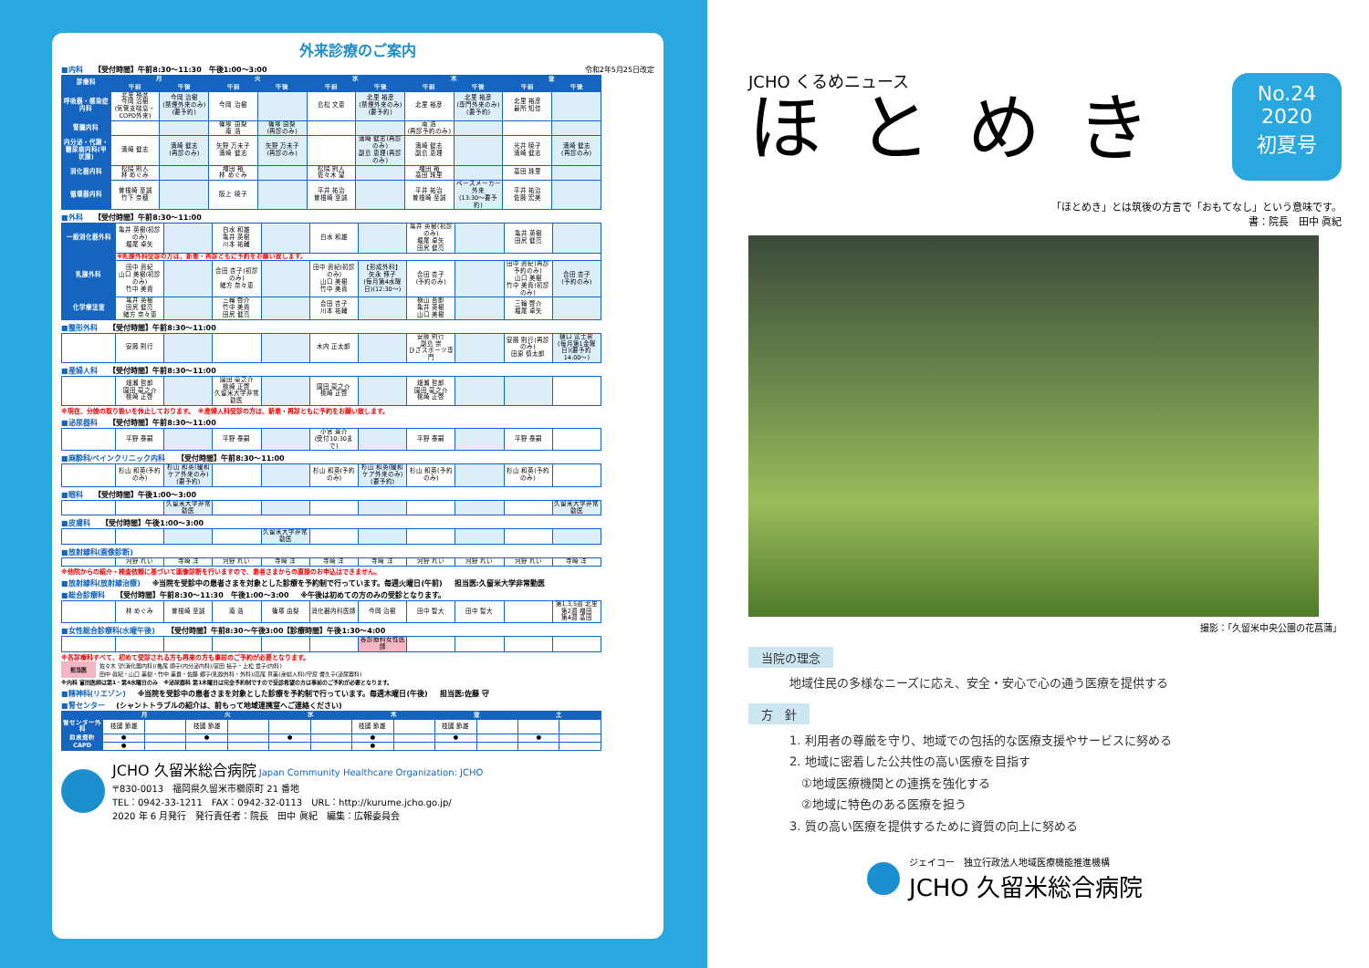外来診療のご案内
■内科 【受付時間】午前8:30～11:30　午後1:00～3:00 令和2年5月25日改定
| 診療科 | 月 | | 火 | | 水 | | 木 | | 金 | |
| --- | --- | --- | --- | --- | --- | --- | --- | --- | --- | --- |
| | 午前 | 午後 | 午前 | 午後 | 午前 | 午後 | 午前 | 午後 | 午前 | 午後 |
| 呼吸器・感染症内科 | 北里 裕彦 今岡 治樹 (気管支喘息・COPD外来) | 今岡 治樹 (禁煙外来のみ)(要予約) | 今岡 治樹 | | 島松 文恵 | 北里 裕彦 (禁煙外来のみ)(要予約) | 北里 裕彦 | 北里 裕彦 (専門外来のみ)(要予約) | 北里 裕彦 最所 知佳 | |
| 腎臓内科 | | | 篠塚 由梨 南 浩 | 篠塚 由梨 (再診のみ) | | | 南 浩 (再診予約のみ) | | | |
| 内分泌・代謝・糖尿病内科(甲状腺) | 満崎 健志 | 満崎 健志 (再診のみ) | 矢野 万未子 満崎 健志 | 矢野 万未子 (再診のみ) | | 満崎 健志(再診のみ) 副島 恵理(再診のみ) | 満崎 健志 副島 恵理 | | 光井 暁子 満崎 健志 | 満崎 健志 (再診のみ) |
| 消化器内科 | 松隈 則人 林 めぐみ | | 増田 裕 林 めぐみ | | 松隈 則人 佐々木 望 | | 増田 裕 髙田 珠里 | | 髙田 珠里 | |
| 循環器内科 | 曽根崎 至誠 竹下 奈穂 | | 阪上 暁子 | | 平井 祐治 曽根崎 至誠 | | 平井 祐治 曽根崎 至誠 | ペースメーカー外来 (13:30～要予約) | 平井 祐治 佐藤 宏美 | |
■外科 【受付時間】午前8:30～11:00
| 一般消化器外科 | 亀井 英樹(初診のみ) 堀尾 卓矢 | | 白水 和雄 亀井 英樹 川本 祐輔 | | 白水 和雄 | | 亀井 英樹(初診のみ) 堀尾 卓矢 田尻 健亮 | | 亀井 英樹 田尻 健亮 | |
| 乳腺外科 | ※乳腺外科受診の方は、新患・再診ともに予約をお願い致します。 | | | | | | | | | |
| | 田中 眞紀 山口 美樹(初診のみ) 竹中 美貴 | | 合田 杏子(初診のみ) 緒方 奈々恵 | | 田中 眞紀(初診のみ) 山口 美樹 竹中 美貴 | 【形成外科】 矢永 博子 (毎月第4水曜日)(12:30～) | 合田 杏子 (予約のみ) | | 田中 眞紀(再診予約のみ) 山口 美樹 竹中 美貴(初診のみ) | 合田 杏子 (予約のみ) |
| 化学療法室 | 亀井 英樹 田尻 健亮 緒方 奈々恵 | | 三輪 啓介 竹中 美貴 田尻 健亮 | | 合田 杏子 川本 祐輔 | | 横山 吾郎 亀井 英樹 山口 美樹 | | 三輪 啓介 堀尾 卓矢 | |
■整形外科 【受付時間】午前8:30～11:00
| | 安藤 則行 | | | | 木内 正太郎 | | 安藤 則行 副島 崇 ひざスポーツ専門 | | 安藤 則行(再診のみ) 田原 慎太郎 | 樋口 富士男 (毎月第1金曜日)(要予約14:00～) |
■産婦人科 【受付時間】午前8:30～11:00
| | 畑瀬 哲郎 園田 豪之介 桃崎 正啓 | | 園田 豪之介 桃崎 正啓 久留米大学非常勤医 | | 園田 豪之介 桃崎 正啓 | | 畑瀬 哲郎 園田 豪之介 桃崎 正啓 | | | |
※現在、分娩の取り扱いを休止しております。　※産婦人科受診の方は、新患・再診ともに予約をお願い致します。
■泌尿器科 【受付時間】午前8:30～11:00
| | 平野 泰嗣 | | 平野 泰嗣 | | 小宮 景介 (受付10:30まで) | | 平野 泰嗣 | | 平野 泰嗣 | |
■麻酔科/ペインクリニック内科 【受付時間】午前8:30～11:00
| | 杉山 和英(予約のみ) | 杉山 和英(緩和ケア外来のみ)(要予約) | | | 杉山 和英(予約のみ) | 杉山 和英(緩和ケア外来のみ)(要予約) | 杉山 和英(予約のみ) | | 杉山 和英(予約のみ) | |
■眼科 【受付時間】午後1:00～3:00
| | | 久留米大学非常勤医 | | | | | | | | 久留米大学非常勤医 |
■皮膚科 【受付時間】午後1:00～3:00
| | | | | 久留米大学非常勤医 | | | | | | |
■放射線科(画像診断)
| | 河野 れい | 寺崎 洋 | 河野 れい | 寺崎 洋 | 寺崎 洋 | 寺崎 洋 | 河野 れい | 河野 れい | 河野 れい | 寺崎 洋 |
※他院からの紹介・検査依頼に基づいて画像診断を行いますので、患者さまからの直接のお申込はできません。
■放射線科(放射線治療) ※当院を受診中の患者さまを対象とした診療を予約制で行っています。毎週火曜日(午前) 担当医:久留米大学非常勤医
■総合診療科 【受付時間】午前8:30～11:30　午後1:00～3:00 ※午後は初めての方のみの受診となります。
| | 林 めぐみ | 曽根崎 至誠 | 南 浩 | 篠塚 由梨 | 消化器内科医師 | 今岡 治樹 | 田中 智大 | 田中 智大 | | 第1,3,5週 北里 第2週 増田 第4週 髙田 |
■女性総合診療科(水曜午後) 【受付時間】午前8:30～午後3:00【診療時間】午後1:30～4:00
| | | | | | | 各診療科女性医師 | | | | |
※各診療科すべて、初めて受診される方も再来の方も事前のご予約が必要となります。
担当医
佐々木 望(消化器内科)/亀尾 順子(内分泌内科)/富田 裕子・上松 章子(内科)
田中 眞紀・山口 美樹・竹中 美貴・佐藤 郷子(乳腺外科・外科)/高尾 真美(産婦人科)/守屋 耆久子(泌尿器科)
※内科 富田医師は第1・第4水曜日のみ　※泌尿器科 第1木曜日は完全予約制ですので受診希望の方は事前のご予約が必要となります。
■精神科(リエゾン) ※当院を受診中の患者さまを対象とした診療を予約制で行っています。毎週木曜日(午後) 担当医:佐藤 守
■腎センター (シャントトラブルの紹介は、前もって地域連携室へご連絡ください)
| | 月 | | 火 | | 水 | | 木 | | 金 | | 土 | |
| --- | --- | --- | --- | --- | --- | --- | --- | --- | --- | --- | --- | --- |
| 腎センター外科 | 枝國 節雄 | | 枝國 節雄 | | | | 枝國 節雄 | | 枝國 節雄 | | | |
| 血液透析 | ● | | ● | | ● | | ● | | ● | | ● | |
| CAPD | ● | | | | | | ● | | | | | |
JCHO 久留米総合病院 Japan Community Healthcare Organization: JCHO
〒830-0013　福岡県久留米市櫛原町 21 番地
TEL：0942-33-1211　FAX：0942-32-0113　URL：http://kurume.jcho.go.jp/
2020 年 6 月発行　発行責任者：院長　田中 眞紀　編集：広報委員会
JCHO くるめニュース
ほとめき
No.24
2020
初夏号
「ほとめき」とは筑後の方言で「おもてなし」という意味です。
書：院長　田中 眞紀
撮影：「久留米中央公園の花菖蒲」
当院の理念
地域住民の多様なニーズに応え、安全・安心で心の通う医療を提供する
方　針
1. 利用者の尊厳を守り、地域での包括的な医療支援やサービスに努める
2. 地域に密着した公共性の高い医療を目指す
　①地域医療機関との連携を強化する
　②地域に特色のある医療を担う
3. 質の高い医療を提供するために資質の向上に努める
ジェイコー　独立行政法人地域医療機能推進機構
JCHO 久留米総合病院